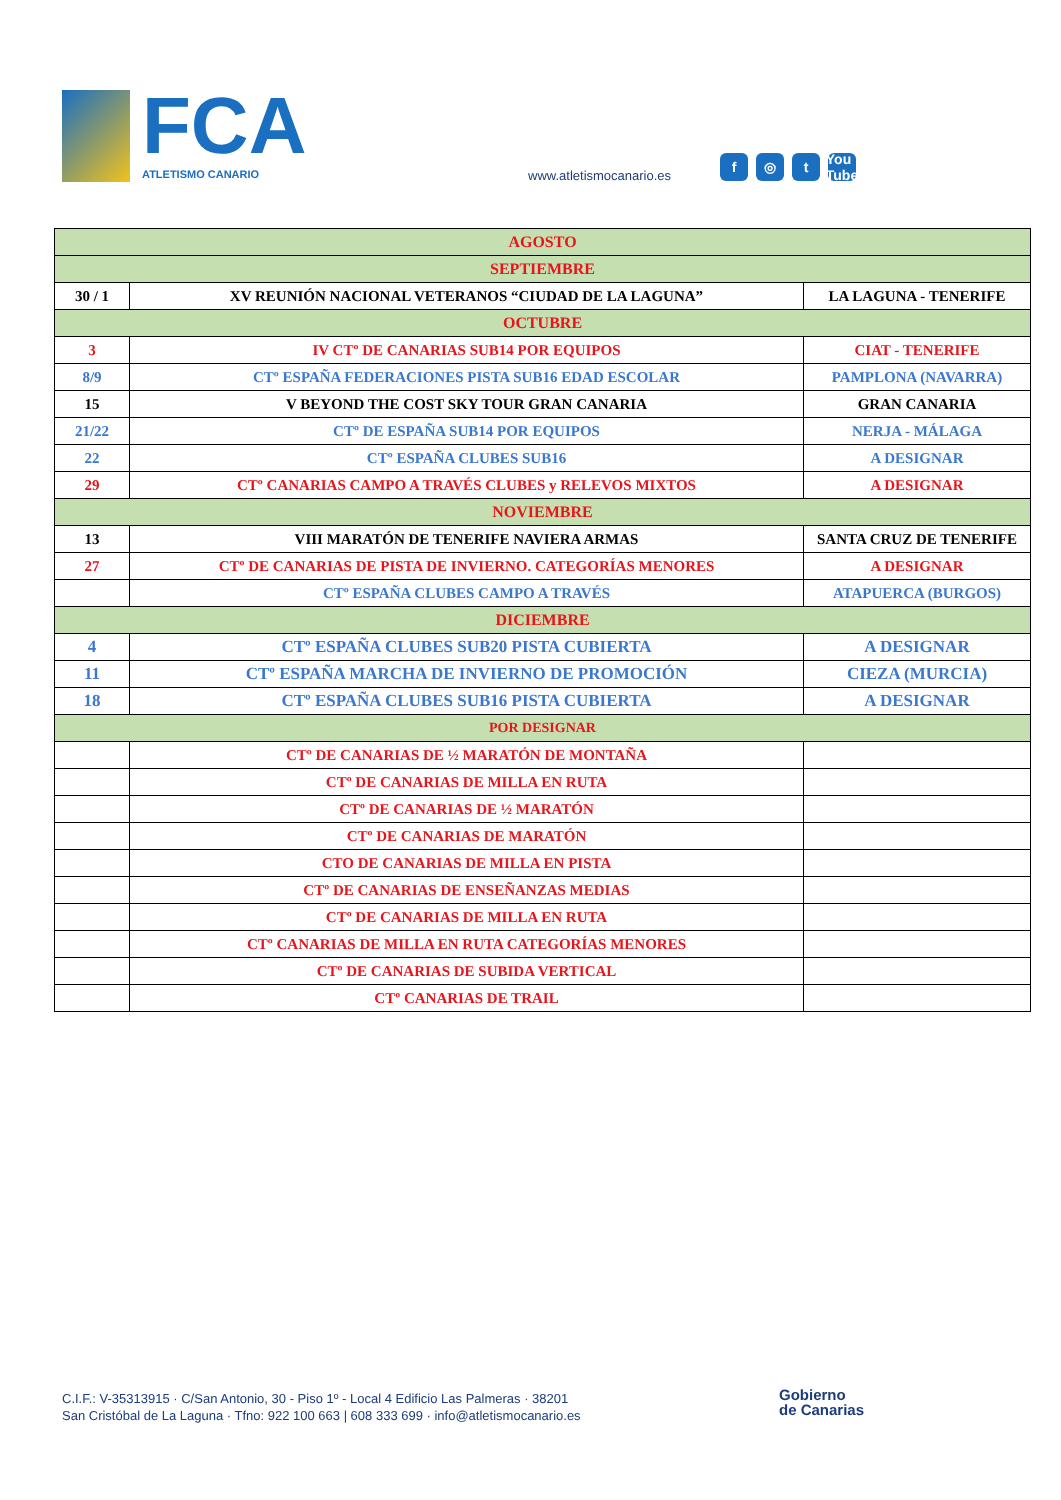FCA
ATLETISMO CANARIO
www.atletismocanario.es
f ◎ t You Tube
| AGOSTO | | |
| --- | --- | --- |
| SEPTIEMBRE | | |
| 30 / 1 | XV REUNIÓN NACIONAL VETERANOS “CIUDAD DE LA LAGUNA” | LA LAGUNA - TENERIFE |
| OCTUBRE | | |
| 3 | IV CTº DE CANARIAS SUB14 POR EQUIPOS | CIAT - TENERIFE |
| 8/9 | CTº ESPAÑA FEDERACIONES PISTA SUB16 EDAD ESCOLAR | PAMPLONA (NAVARRA) |
| 15 | V BEYOND THE COST SKY TOUR GRAN CANARIA | GRAN CANARIA |
| 21/22 | CTº DE ESPAÑA SUB14 POR EQUIPOS | NERJA - MÁLAGA |
| 22 | CTº ESPAÑA CLUBES SUB16 | A DESIGNAR |
| 29 | CTº CANARIAS CAMPO A TRAVÉS CLUBES y RELEVOS MIXTOS | A DESIGNAR |
| NOVIEMBRE | | |
| 13 | VIII MARATÓN DE TENERIFE NAVIERA ARMAS | SANTA CRUZ DE TENERIFE |
| 27 | CTº DE CANARIAS DE PISTA DE INVIERNO. CATEGORÍAS MENORES | A DESIGNAR |
| | CTº ESPAÑA CLUBES CAMPO A TRAVÉS | ATAPUERCA (BURGOS) |
| DICIEMBRE | | |
| 4 | CTº ESPAÑA CLUBES SUB20 PISTA CUBIERTA | A DESIGNAR |
| 11 | CTº ESPAÑA MARCHA DE INVIERNO DE PROMOCIÓN | CIEZA (MURCIA) |
| 18 | CTº ESPAÑA CLUBES SUB16 PISTA CUBIERTA | A DESIGNAR |
| POR DESIGNAR | | |
| | CTº DE CANARIAS DE ½ MARATÓN DE MONTAÑA | |
| | CTº DE CANARIAS DE MILLA EN RUTA | |
| | CTº DE CANARIAS DE ½ MARATÓN | |
| | CTº DE CANARIAS DE MARATÓN | |
| | CTO DE CANARIAS DE MILLA EN PISTA | |
| | CTº DE CANARIAS DE ENSEÑANZAS MEDIAS | |
| | CTº DE CANARIAS DE MILLA EN RUTA | |
| | CTº CANARIAS DE MILLA EN RUTA CATEGORÍAS MENORES | |
| | CTº DE CANARIAS DE SUBIDA VERTICAL | |
| | CTº CANARIAS DE TRAIL | |
C.I.F.: V-35313915 · C/San Antonio, 30 - Piso 1º - Local 4 Edificio Las Palmeras · 38201
San Cristóbal de La Laguna · Tfno: 922 100 663 | 608 333 699 · info@atletismocanario.es
Gobierno
de Canarias